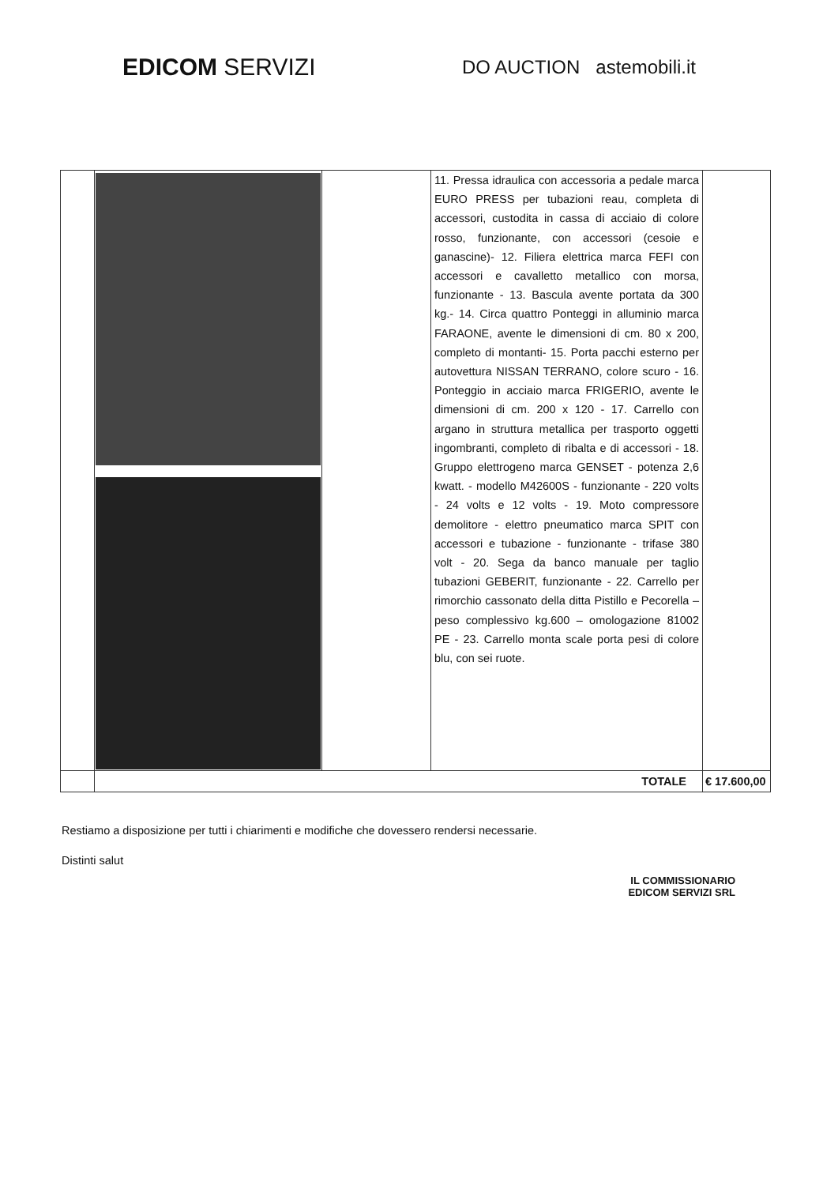EDICOM SERVIZI
DO AUCTION astemobili.it
| | | | 11. Pressa idraulica con accessoria a pedale marca EURO PRESS per tubazioni reau, completa di accessori, custodita in cassa di acciaio di colore rosso, funzionante, con accessori (cesoie e ganascine)- 12. Filiera elettrica marca FEFI con accessori e cavalletto metallico con morsa, funzionante - 13. Bascula avente portata da 300 kg.- 14. Circa quattro Ponteggi in alluminio marca FARAONE, avente le dimensioni di cm. 80 x 200, completo di montanti- 15. Porta pacchi esterno per autovettura NISSAN TERRANO, colore scuro - 16. Ponteggio in acciaio marca FRIGERIO, avente le dimensioni di cm. 200 x 120 - 17. Carrello con argano in struttura metallica per trasporto oggetti ingombranti, completo di ribalta e di accessori - 18. Gruppo elettrogeno marca GENSET - potenza 2,6 kwatt. - modello M42600S - funzionante - 220 volts - 24 volts e 12 volts - 19. Moto compressore demolitore - elettro pneumatico marca SPIT con accessori e tubazione - funzionante - trifase 380 volt - 20. Sega da banco manuale per taglio tubazioni GEBERIT, funzionante - 22. Carrello per rimorchio cassonato della ditta Pistillo e Pecorella – peso complessivo kg.600 – omologazione 81002 PE - 23. Carrello monta scale porta pesi di colore blu, con sei ruote. | |
| | TOTALE | | | € 17.600,00 |
Restiamo a disposizione per tutti i chiarimenti e modifiche che dovessero rendersi necessarie.
Distinti salut
IL COMMISSIONARIO
EDICOM SERVIZI SRL